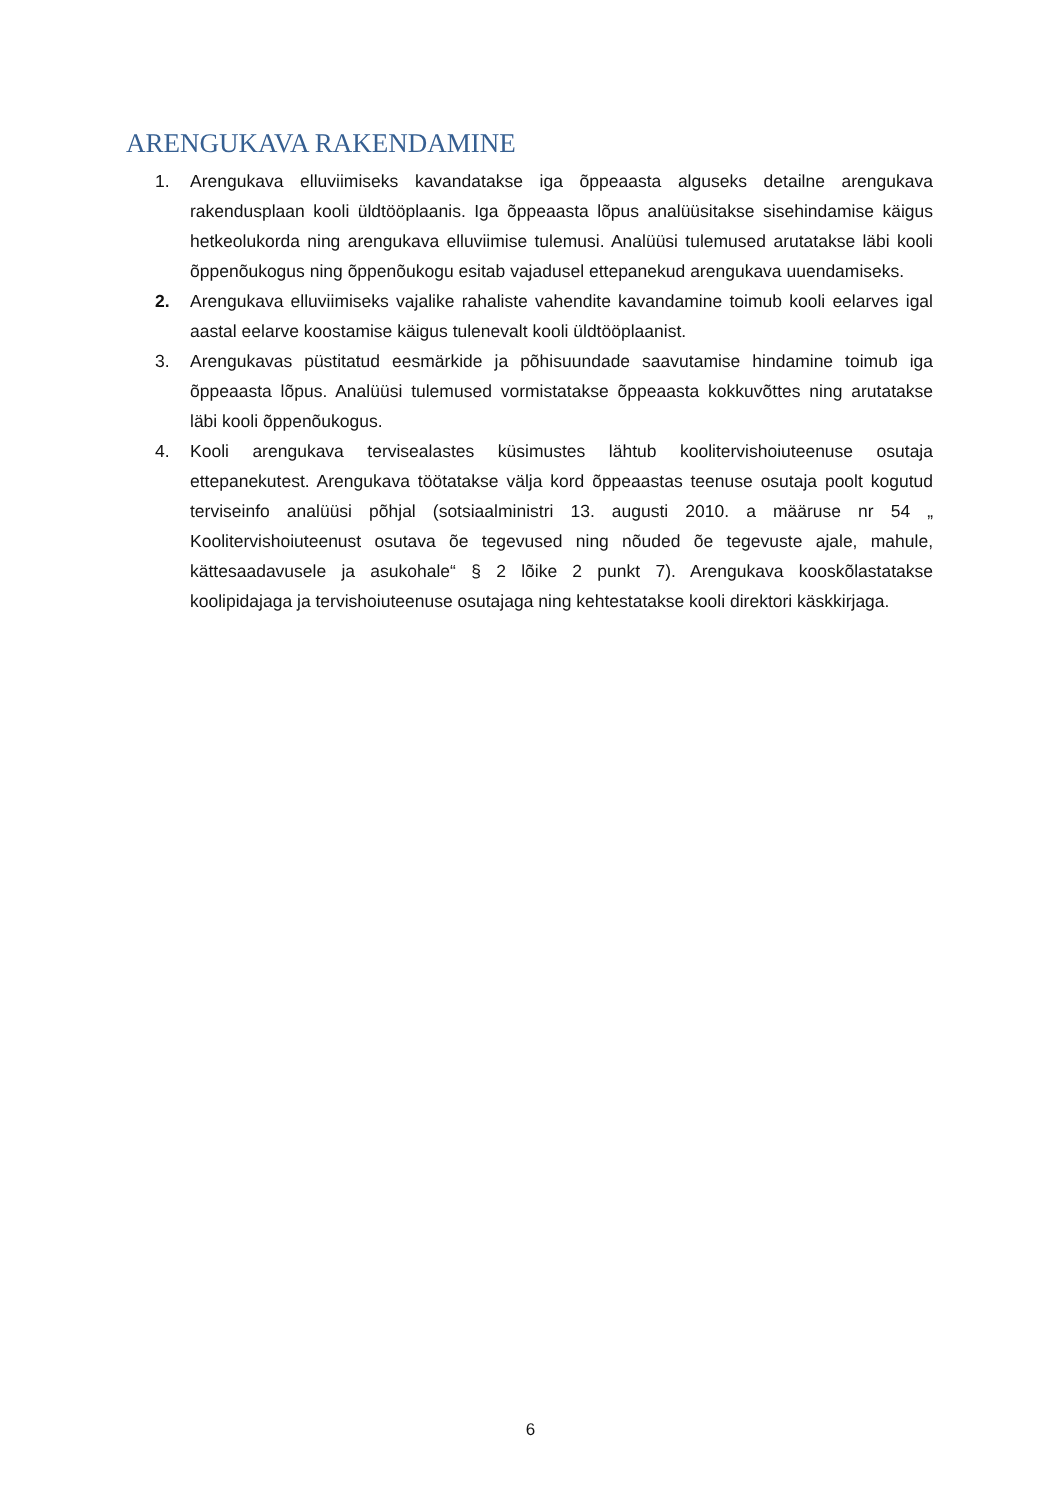ARENGUKAVA RAKENDAMINE
1. Arengukava elluviimiseks kavandatakse iga õppeaasta alguseks detailne arengukava rakendusplaan kooli üldtööplaanis. Iga õppeaasta lõpus analüüsitakse sisehindamise käigus hetkeolukorda ning arengukava elluviimise tulemusi. Analüüsi tulemused arutatakse läbi kooli õppenõukogus ning õppenõukogu esitab vajadusel ettepanekud arengukava uuendamiseks.
2. Arengukava elluviimiseks vajalike rahaliste vahendite kavandamine toimub kooli eelarves igal aastal eelarve koostamise käigus tulenevalt kooli üldtööplaanist.
3. Arengukavas püstitatud eesmärkide ja põhisuundade saavutamise hindamine toimub iga õppeaasta lõpus. Analüüsi tulemused vormistatakse õppeaasta kokkuvõttes ning arutatakse läbi kooli õppenõukogus.
4. Kooli arengukava tervisealastes küsimustes lähtub koolitervishoiuteenuse osutaja ettepanekutest. Arengukava töötatakse välja kord õppeaastas teenuse osutaja poolt kogutud terviseinfo analüüsi põhjal (sotsiaalministri 13. augusti 2010. a määruse nr 54 „ Koolitervishoiuteenust osutava õe tegevused ning nõuded õe tegevuste ajale, mahule, kättesaadavusele ja asukohale“ § 2 lõike 2 punkt 7). Arengukava kooskõlastatakse koolipidajaga ja tervishoiuteenuse osutajaga ning kehtestatakse kooli direktori käskkirjaga.
6